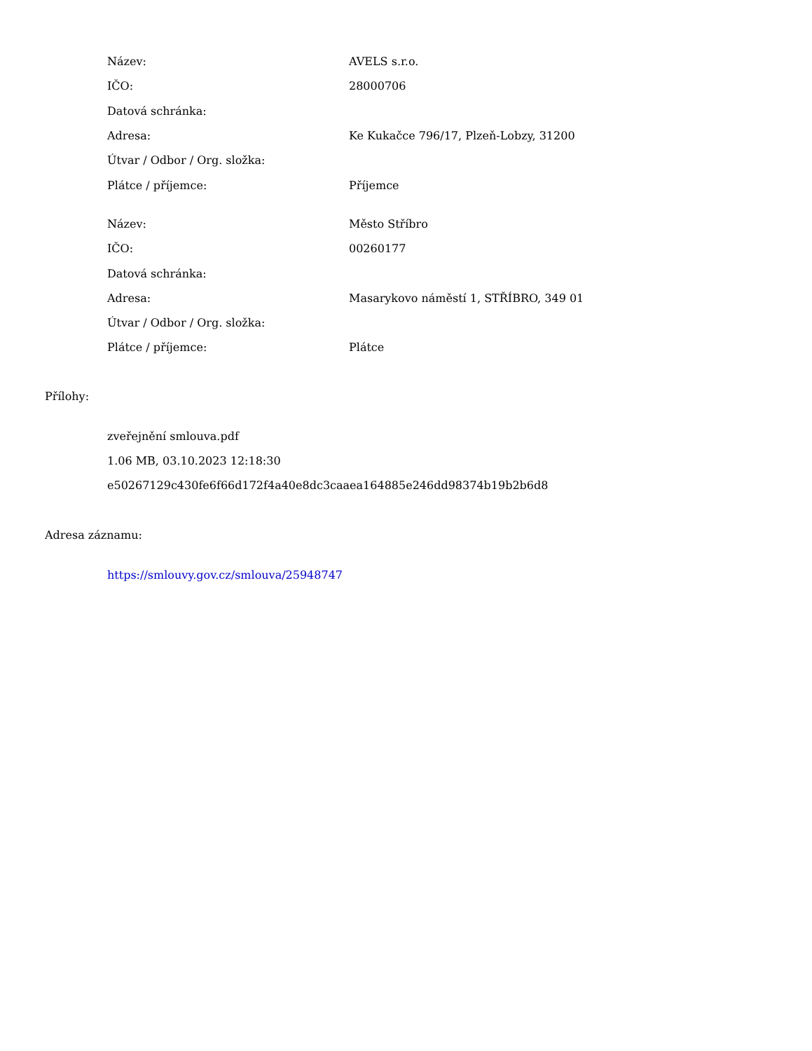| Název: | AVELS s.r.o. |
| IČO: | 28000706 |
| Datová schránka: | |
| Adresa: | Ke Kukačce 796/17, Plzeň-Lobzy, 31200 |
| Útvar / Odbor / Org. složka: | |
| Plátce / příjemce: | Příjemce |
| Název: | Město Stříbro |
| IČO: | 00260177 |
| Datová schránka: | |
| Adresa: | Masarykovo náměstí 1, STŘÍBRO, 349 01 |
| Útvar / Odbor / Org. složka: | |
| Plátce / příjemce: | Plátce |
Přílohy:
zveřejnění smlouva.pdf
1.06 MB, 03.10.2023 12:18:30
e50267129c430fe6f66d172f4a40e8dc3caaea164885e246dd98374b19b2b6d8
Adresa záznamu:
https://smlouvy.gov.cz/smlouva/25948747